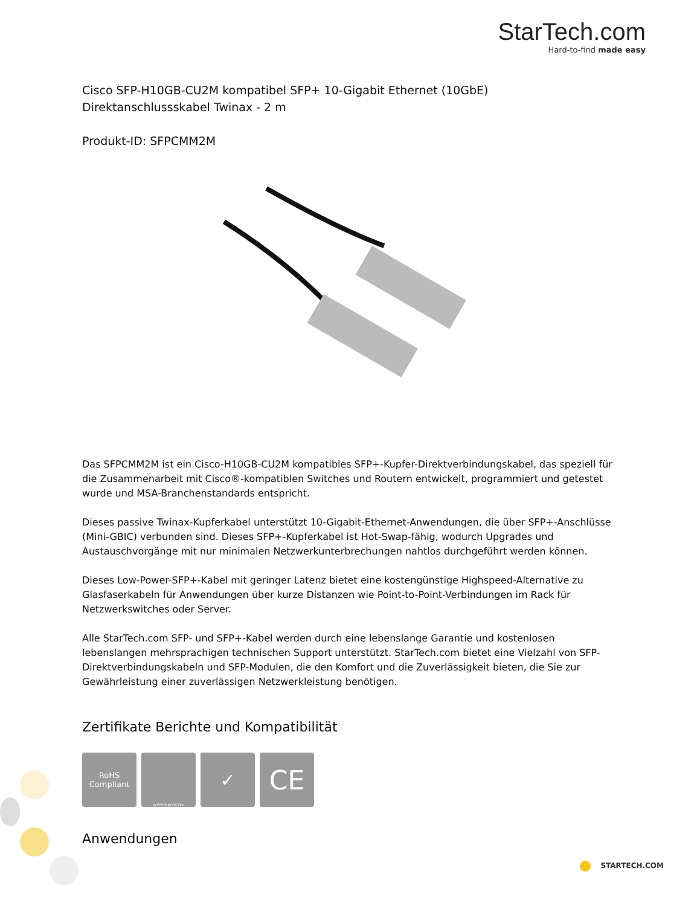StarTech.com
Hard-to-find made easy
Cisco SFP-H10GB-CU2M kompatibel SFP+ 10-Gigabit Ethernet (10GbE) Direktanschlussskabel Twinax - 2 m
Produkt-ID: SFPCMM2M
Das SFPCMM2M ist ein Cisco-H10GB-CU2M kompatibles SFP+-Kupfer-Direktverbindungskabel, das speziell für die Zusammenarbeit mit Cisco®-kompatiblen Switches und Routern entwickelt, programmiert und getestet wurde und MSA-Branchenstandards entspricht.
Dieses passive Twinax-Kupferkabel unterstützt 10-Gigabit-Ethernet-Anwendungen, die über SFP+-Anschlüsse (Mini-GBIC) verbunden sind. Dieses SFP+-Kupferkabel ist Hot-Swap-fähig, wodurch Upgrades und Austauschvorgänge mit nur minimalen Netzwerkunterbrechungen nahtlos durchgeführt werden können.
Dieses Low-Power-SFP+-Kabel mit geringer Latenz bietet eine kostengünstige Highspeed-Alternative zu Glasfaserkabeln für Anwendungen über kurze Distanzen wie Point-to-Point-Verbindungen im Rack für Netzwerkswitches oder Server.
Alle StarTech.com SFP- und SFP+-Kabel werden durch eine lebenslange Garantie und kostenlosen lebenslangen mehrsprachigen technischen Support unterstützt. StarTech.com bietet eine Vielzahl von SFP-Direktverbindungskabeln und SFP-Modulen, die den Komfort und die Zuverlässigkeit bieten, die Sie zur Gewährleistung einer zuverlässigen Netzwerkleistung benötigen.
Zertifikate Berichte und Kompatibilität
RoHS
Compliant
WEEE/GK0063TV
✓
CE
Anwendungen
STARTECH.COM